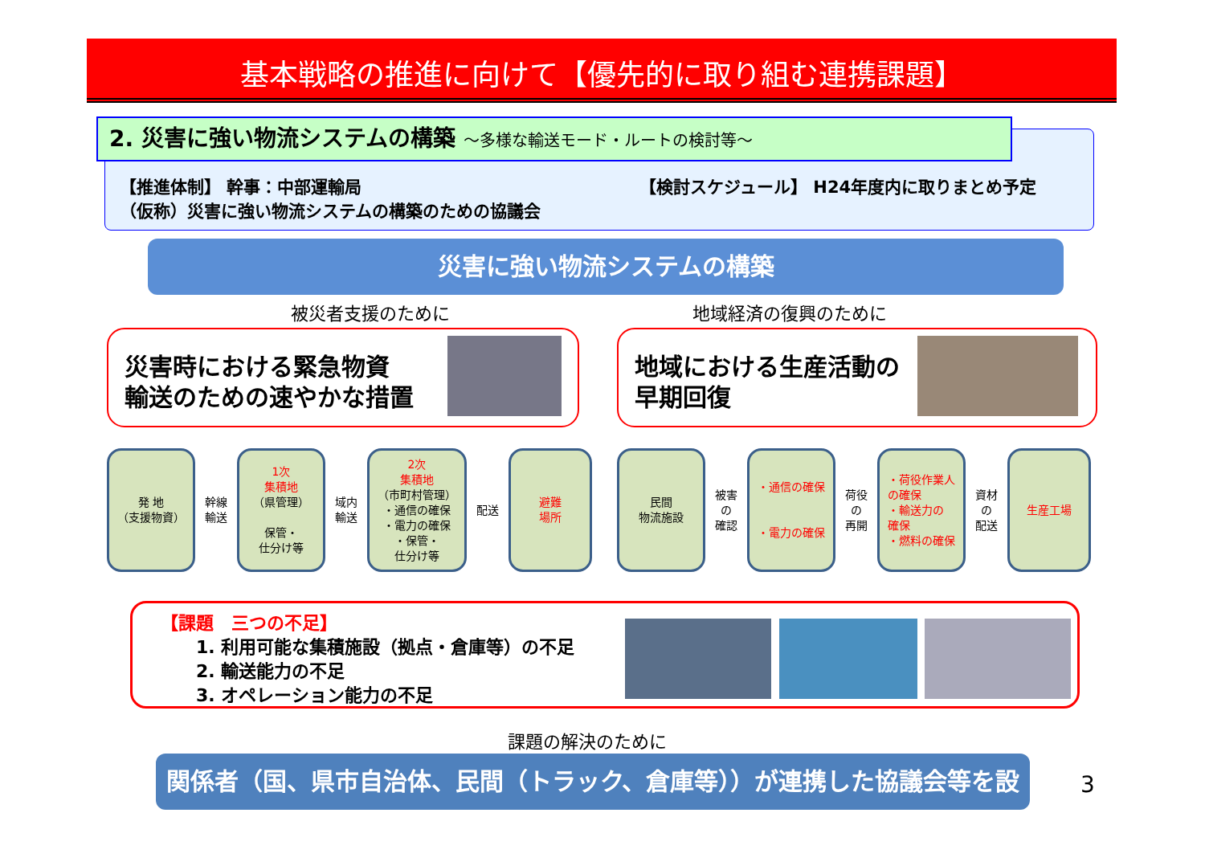基本戦略の推進に向けて【優先的に取り組む連携課題】
2. 災害に強い物流システムの構築 ～多様な輸送モード・ルートの検討等～
【推進体制】 幹事：中部運輸局
（仮称）災害に強い物流システムの構築のための協議会
【検討スケジュール】 H24年度内に取りまとめ予定
災害に強い物流システムの構築
被災者支援のために 地域経済の復興のために
災害時における緊急物資
輸送のための速やかな措置
地域における生産活動の
早期回復
発 地
（支援物資）
幹線
輸送
1次
集積地
（県管理）
保管・
仕分け等
域内
輸送
2次
集積地
（市町村管理）
・通信の確保
・電力の確保
・保管・
仕分け等
配送
避難
場所
民間
物流施設
被害
の
確認
・通信の確保
・電力の確保
荷役
の
再開
・荷役作業人
の確保
・輸送力の
確保
・燃料の確保
資材
の
配送
生産工場
【課題　三つの不足】
　　1. 利用可能な集積施設（拠点・倉庫等）の不足
　　2. 輸送能力の不足
　　3. オペレーション能力の不足
課題の解決のために
関係者（国、県市自治体、民間（トラック、倉庫等））が連携した協議会等を設置
3